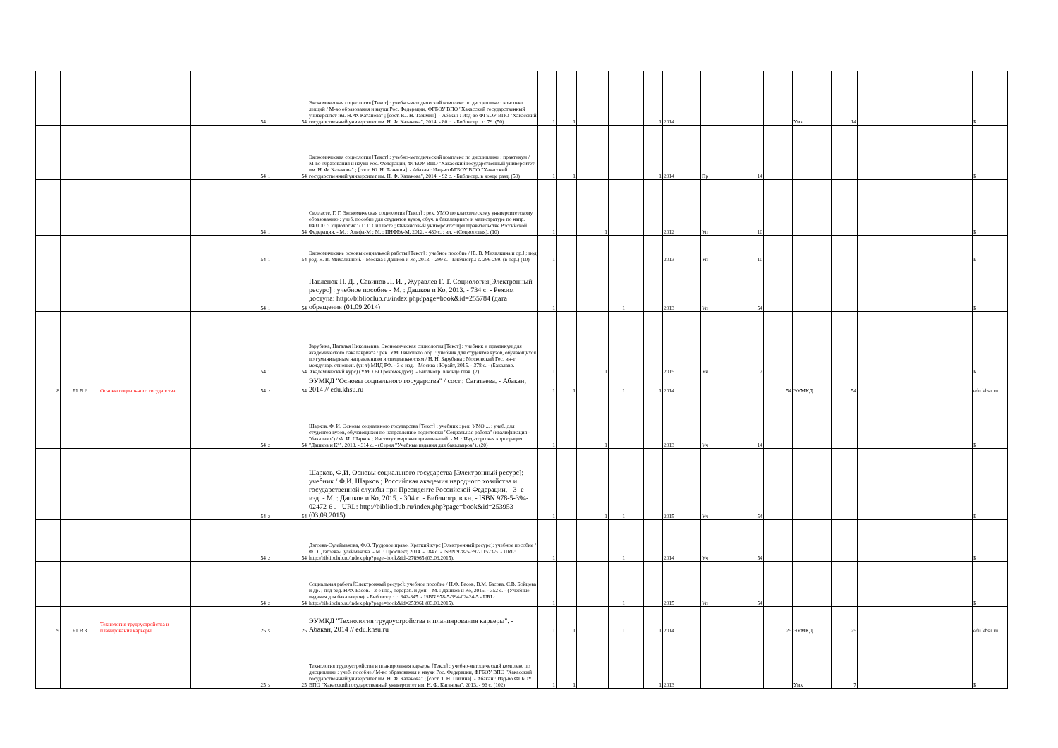| | | | | | 54 | 1 | 54 | Экономическая социология [Текст] : учебно-методический комплекс по дисциплине : конспект лекций / М-во образования и науки Рос. Федерации, ФГБОУ ВПО "Хакасский государственный университет им. Н. Ф. Катанова" ; [сост. Ю. Н. Тазьмин]. - Абакан : Изд-во ФГБОУ ВПО "Хакасский государственный университет им. Н. Ф. Катанова", 2014. - 80 с. - Библиогр.: с. 79. (50) | 1 | 1 | | | | 1 | 2014 | | | | Умк | 14 | | | | Б |
| | | | | | 54 | 1 | 54 | Экономическая социология [Текст] : учебно-методический комплекс по дисциплине : практикум / М-во образования и науки Рос. Федерации, ФГБОУ ВПО "Хакасский государственный университет им. Н. Ф. Катанова" ; [сост. Ю. Н. Тазьмин]. - Абакан : Изд-во ФГБОУ ВПО "Хакасский государственный университет им. Н. Ф. Катанова", 2014. - 92 с. - Библиогр. в конце разд. (50) | 1 | 1 | | | | 1 | 2014 | Пр | 14 | | | | | | | Б |
| | | | | | 54 | 1 | 54 | Силласте, Г. Г. Экономическая социология [Текст] : рек. УМО по классическому университетскому образованию : учеб. пособие для студентов вузов, обуч. в бакалавриате и магистратуре по напр. 040100 "Социология" / Г. Г. Силласте ; Финансовый университет при Правительстве Российской Федерации. - М. : Альфа-М ; М. : ИНФРА-М, 2012. - 480 с. : ил. - (Социология). (10) | 1 | | 1 | | | | 2012 | Уп | 10 | | | | | | | Б |
| | | | | | 54 | 1 | 54 | Экономические основы социальной работы [Текст] : учебное пособие / [Е. В. Михалкина и др.] ; под ред. Е. В. Михалкиной. - Москва : Дашков и Ко, 2013. - 299 с. - Библиогр.: с. 296-299. (в пер.) (10) | 1 | | | | | | 2013 | Уп | 10 | | | | | | | Б |
| | | | | | 54 | 1 | 54 | Павленок П. Д. , Савинов Л. И. , Журавлев Г. Т. Социология[Электронный ресурс] : учебное пособие - М. : Дашков и Ко, 2013. - 734 с. - Режим доступа: http://biblioclub.ru/index.php?page=book&id=255784 (дата обращения (01.09.2014) | 1 | | | 1 | | | 2013 | Уп | 54 | | | | | | | Б |
| | | | | | 54 | 1 | 54 | Зарубина, Наталья Николаевна. Экономическая социология [Текст] : учебник и практикум для академического бакалавриата : рек. УМО высшего обр. : учебник для студентов вузов, обучающихся по гуманитарным направлениям и специальностям / Н. Н. Зарубина ; Московский Гос. ин-т междунар. отношен. (ун-т) МИД РФ. - 3-е изд. - Москва : Юрайт, 2015. - 378 с. - (Бакалавр. Академический курс) (УМО ВО рекомендует). - Библиогр. в конце глав. (2) | 1 | | 1 | | | | 2015 | Уч | 2 | | | | | | | Б |
| 8 | Б1.В.2 | Основы социального государства | | | 54 | 2 | 54 | ЭУМКД "Основы социального государства" / сост.: Сагатаева. - Абакан, 2014 // edu.khsu.ru | 1 | 1 | | 1 | | 1 | 2014 | | | 54 | ЭУМКД | 54 | | | | edu.khsu.ru |
| | | | | | 54 | 2 | 54 | Шарков, Ф. И. Основы социального государства [Текст] : учебник : рек. УМО ... : учеб. для студентов вузов, обучающихся по направлению подготовки "Социальная работа" (квалификация - "бакалавр") / Ф. И. Шарков ; Институт мировых цивилизаций. - М. : Изд.-торговая корпорация "Дашков и К°", 2013. - 314 с. - (Серия "Учебные издания для бакалавров"). (20) | 1 | | 1 | | | | 2013 | Уч | 14 | | | | | | | Б |
| | | | | | 54 | 2 | 54 | Шарков, Ф.И. Основы социального государства [Электронный ресурс]: учебник / Ф.И. Шарков ; Российская академия народного хозяйства и государственной службы при Президенте Российской Федерации. - 3- е изд. - М. : Дашков и Ко, 2015. - 304 с. - Библиогр. в кн. - ISBN 978-5-394-02472-6 . - URL: http://biblioclub.ru/index.php?page=book&id=253953 (03.09.2015) | 1 | | 1 | 1 | | | 2015 | Уч | 54 | | | | | | | Б |
| | | | | | 54 | 2 | 54 | Дзгоева-Сулейманова, Ф.О. Трудовое право. Краткий курс [Электронный ресурс]: учебное пособие / Ф.О. Дзгоева-Сулейманова. - М. : Проспект, 2014. - 184 с. - ISBN 978-5-392-11523-5. - URL: http://biblioclub.ru/index.php?page=book&id=276965 (03.09.2015). | 1 | | | 1 | | | 2014 | Уч | 54 | | | | | | | Б |
| | | | | | 54 | 2 | 54 | Социальная работа [Электронный ресурс]: учебное пособие / Н.Ф. Басов, В.М. Басова, С.В. Бойцова и др. ; под ред. Н.Ф. Басов. - 3-е изд., перераб. и доп. - М. : Дашков и Ко, 2015. - 352 с. - (Учебные издания для бакалавров). - Библиогр.: с. 342-345. - ISBN 978-5-394-02424-5 - URL: http://biblioclub.ru/index.php?page=book&id=253961 (03.09.2015). | 1 | | | 1 | | | 2015 | Уп | 54 | | | | | | | Б |
| 9 | Б1.В.3 | Технология трудоустройства и планирования карьеры | | | 25 | 5 | 25 | ЭУМКД "Технология трудоустройства и планиярования карьеры". - Абакан, 2014 // edu.khsu.ru | 1 | 1 | | 1 | | 1 | 2014 | | | 25 | ЭУМКД | 25 | | | | edu.khsu.ru |
| | | | | | 25 | 5 | 25 | Технология трудоустройства и планирования карьеры [Текст] : учебно-методический комплекс по дисциплине : учеб. пособие / М-во образования и науки Рос. Федерации, ФГБОУ ВПО "Хакасский государственный университет им. Н. Ф. Катанова" ; [сост. Т. Н. Пигина]. - Абакан : Изд-во ФГБОУ ВПО "Хакасский государственный университет им. Н. Ф. Катанова", 2013. - 96 с. (102) | 1 | 1 | | | | 1 | 2013 | | | | Умк | 7 | | | | Б |